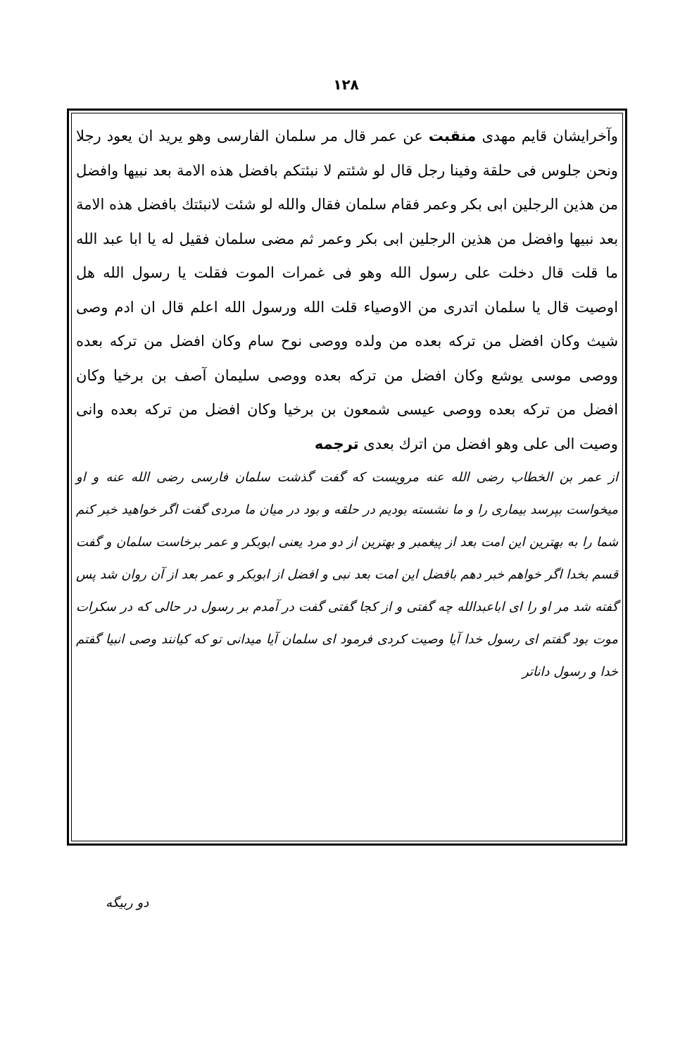١٢٨
وآخرایشان قایم مهدی منقبت عن عمر قال مر سلمان الفارسی وهو یرید ان یعود رجلا ونحن جلوس فی حلقة وفینا رجل قال لو شئتم لا نبئتکم بافضل هذه الامة بعد نبیها وافضل من هذین الرجلین ابی بکر وعمر فقام سلمان فقال والله لو شئت لانبئتك بافضل هذه الامة بعد نبیها وافضل من هذین الرجلین ابی بکر وعمر ثم مضی سلمان فقیل له یا ابا عبد الله ما قلت قال دخلت علی رسول الله وهو فی غمرات الموت فقلت یا رسول الله هل اوصیت قال یا سلمان اتدری من الاوصیاء قلت الله ورسول الله اعلم قال ان ادم وصی شیث وکان افضل من ترکه بعده من ولده ووصی نوح سام وکان افضل من ترکه بعده ووصی موسی یوشع وکان افضل من ترکه بعده ووصی سلیمان آصف بن برخیا وکان افضل من ترکه بعده ووصی عیسی شمعون بن برخیا وکان افضل من ترکه بعده وانی وصیت الی علی وهو افضل من اترك بعدی ترجمه
از عمر بن الخطاب رضی الله عنه مرویست که گفت گذشت سلمان فارسی رضی الله عنه و او میخواست بپرسد بیماری را و ما نشسته بودیم در حلقه و بود در میان ما مردی گفت اگر خواهید خبر کنم شما را به بهترین این امت بعد از پیغمبر و بهترین از دو مرد یعنی ابوبکر و عمر برخاست سلمان و گفت قسم بخدا اگر خواهم خبر دهم بافضل این امت بعد نبی و افضل از ابوبکر و عمر بعد از آن روان شد پس گفته شد مر او را ای اباعبدالله چه گفتی و از کجا گفتی گفت در آمدم بر رسول در حالی که در سکرات موت بود گفتم ای رسول خدا آیا وصیت کردی فرمود ای سلمان آیا میدانی تو که کیانند وصی انبیا گفتم خدا و رسول داناتر
دو ربیگه